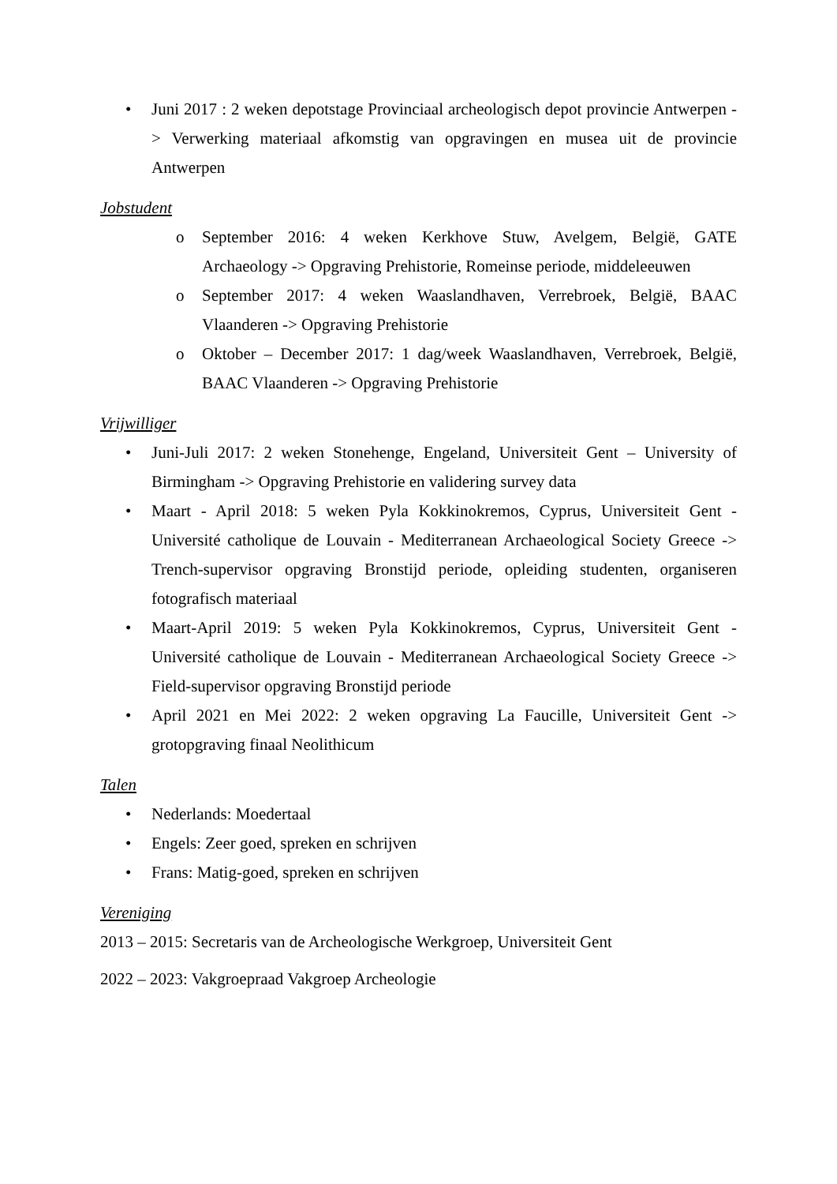• Juni 2017 : 2 weken depotstage Provinciaal archeologisch depot provincie Antwerpen -> Verwerking materiaal afkomstig van opgravingen en musea uit de provincie Antwerpen
Jobstudent
o September 2016: 4 weken Kerkhove Stuw, Avelgem, België, GATE Archaeology -> Opgraving Prehistorie, Romeinse periode, middeleeuwen
o September 2017: 4 weken Waaslandhaven, Verrebroek, België, BAAC Vlaanderen -> Opgraving Prehistorie
o Oktober – December 2017: 1 dag/week Waaslandhaven, Verrebroek, België, BAAC Vlaanderen -> Opgraving Prehistorie
Vrijwilliger
• Juni-Juli 2017: 2 weken Stonehenge, Engeland, Universiteit Gent – University of Birmingham -> Opgraving Prehistorie en validering survey data
• Maart - April 2018: 5 weken Pyla Kokkinokremos, Cyprus, Universiteit Gent - Université catholique de Louvain - Mediterranean Archaeological Society Greece -> Trench-supervisor opgraving Bronstijd periode, opleiding studenten, organiseren fotografisch materiaal
• Maart-April 2019: 5 weken Pyla Kokkinokremos, Cyprus, Universiteit Gent - Université catholique de Louvain - Mediterranean Archaeological Society Greece -> Field-supervisor opgraving Bronstijd periode
• April 2021 en Mei 2022: 2 weken opgraving La Faucille, Universiteit Gent -> grotopgraving finaal Neolithicum
Talen
• Nederlands: Moedertaal
• Engels: Zeer goed, spreken en schrijven
• Frans: Matig-goed, spreken en schrijven
Vereniging
2013 – 2015: Secretaris van de Archeologische Werkgroep, Universiteit Gent
2022 – 2023: Vakgroepraad Vakgroep Archeologie